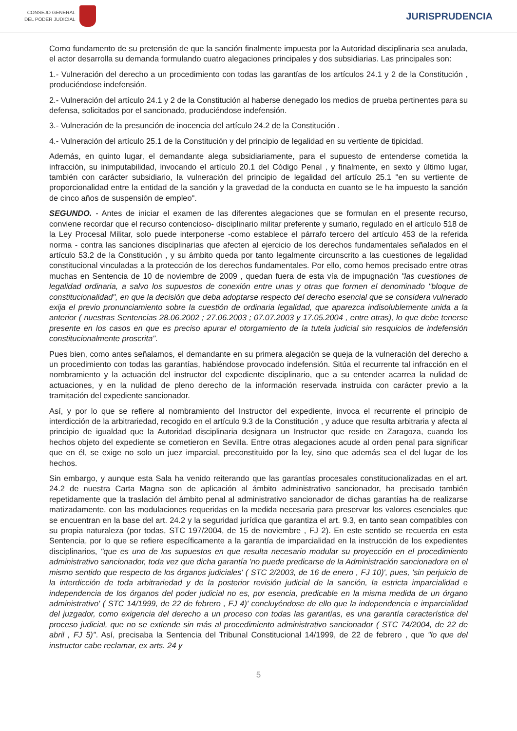CONSEJO GENERAL
DEL PODER JUDICIAL
JURISPRUDENCIA
Como fundamento de su pretensión de que la sanción finalmente impuesta por la Autoridad disciplinaria sea anulada, el actor desarrolla su demanda formulando cuatro alegaciones principales y dos subsidiarias. Las principales son:
1.- Vulneración del derecho a un procedimiento con todas las garantías de los artículos 24.1 y 2 de la Constitución , produciéndose indefensión.
2.- Vulneración del artículo 24.1 y 2 de la Constitución al haberse denegado los medios de prueba pertinentes para su defensa, solicitados por el sancionado, produciéndose indefensión.
3.- Vulneración de la presunción de inocencia del artículo 24.2 de la Constitución .
4.- Vulneración del artículo 25.1 de la Constitución y del principio de legalidad en su vertiente de tipicidad.
Además, en quinto lugar, el demandante alega subsidiariamente, para el supuesto de entenderse cometida la infracción, su inimputabilidad, invocando el artículo 20.1 del Código Penal , y finalmente, en sexto y último lugar, también con carácter subsidiario, la vulneración del principio de legalidad del artículo 25.1 "en su vertiente de proporcionalidad entre la entidad de la sanción y la gravedad de la conducta en cuanto se le ha impuesto la sanción de cinco años de suspensión de empleo".
SEGUNDO. - Antes de iniciar el examen de las diferentes alegaciones que se formulan en el presente recurso, conviene recordar que el recurso contencioso- disciplinario militar preferente y sumario, regulado en el artículo 518 de la Ley Procesal Militar, solo puede interponerse -como establece el párrafo tercero del artículo 453 de la referida norma - contra las sanciones disciplinarias que afecten al ejercicio de los derechos fundamentales señalados en el artículo 53.2 de la Constitución , y su ámbito queda por tanto legalmente circunscrito a las cuestiones de legalidad constitucional vinculadas a la protección de los derechos fundamentales. Por ello, como hemos precisado entre otras muchas en Sentencia de 10 de noviembre de 2009 , quedan fuera de esta vía de impugnación "las cuestiones de legalidad ordinaria, a salvo los supuestos de conexión entre unas y otras que formen el denominado "bloque de constitucionalidad", en que la decisión que deba adoptarse respecto del derecho esencial que se considera vulnerado exija el previo pronunciamiento sobre la cuestión de ordinaria legalidad, que aparezca indisolublemente unida a la anterior ( nuestras Sentencias 28.06.2002 ; 27.06.2003 ; 07.07.2003 y 17.05.2004 , entre otras), lo que debe tenerse presente en los casos en que es preciso apurar el otorgamiento de la tutela judicial sin resquicios de indefensión constitucionalmente proscrita".
Pues bien, como antes señalamos, el demandante en su primera alegación se queja de la vulneración del derecho a un procedimiento con todas las garantías, habiéndose provocado indefensión. Sitúa el recurrente tal infracción en el nombramiento y la actuación del instructor del expediente disciplinario, que a su entender acarrea la nulidad de actuaciones, y en la nulidad de pleno derecho de la información reservada instruida con carácter previo a la tramitación del expediente sancionador.
Así, y por lo que se refiere al nombramiento del Instructor del expediente, invoca el recurrente el principio de interdicción de la arbitrariedad, recogido en el artículo 9.3 de la Constitución , y aduce que resulta arbitraria y afecta al principio de igualdad que la Autoridad disciplinaria designara un Instructor que reside en Zaragoza, cuando los hechos objeto del expediente se cometieron en Sevilla. Entre otras alegaciones acude al orden penal para significar que en él, se exige no solo un juez imparcial, preconstituido por la ley, sino que además sea el del lugar de los hechos.
Sin embargo, y aunque esta Sala ha venido reiterando que las garantías procesales constitucionalizadas en el art. 24.2 de nuestra Carta Magna son de aplicación al ámbito administrativo sancionador, ha precisado también repetidamente que la traslación del ámbito penal al administrativo sancionador de dichas garantías ha de realizarse matizadamente, con las modulaciones requeridas en la medida necesaria para preservar los valores esenciales que se encuentran en la base del art. 24.2 y la seguridad jurídica que garantiza el art. 9.3, en tanto sean compatibles con su propia naturaleza (por todas, STC 197/2004, de 15 de noviembre , FJ 2). En este sentido se recuerda en esta Sentencia, por lo que se refiere específicamente a la garantía de imparcialidad en la instrucción de los expedientes disciplinarios, "que es uno de los supuestos en que resulta necesario modular su proyección en el procedimiento administrativo sancionador, toda vez que dicha garantía 'no puede predicarse de la Administración sancionadora en el mismo sentido que respecto de los órganos judiciales' ( STC 2/2003, de 16 de enero , FJ 10)', pues, 'sin perjuicio de la interdicción de toda arbitrariedad y de la posterior revisión judicial de la sanción, la estricta imparcialidad e independencia de los órganos del poder judicial no es, por esencia, predicable en la misma medida de un órgano administrativo' ( STC 14/1999, de 22 de febrero , FJ 4)' concluyéndose de ello que la independencia e imparcialidad del juzgador, como exigencia del derecho a un proceso con todas las garantías, es una garantía característica del proceso judicial, que no se extiende sin más al procedimiento administrativo sancionador ( STC 74/2004, de 22 de abril , FJ 5)". Así, precisaba la Sentencia del Tribunal Constitucional 14/1999, de 22 de febrero , que "lo que del instructor cabe reclamar, ex arts. 24 y
5